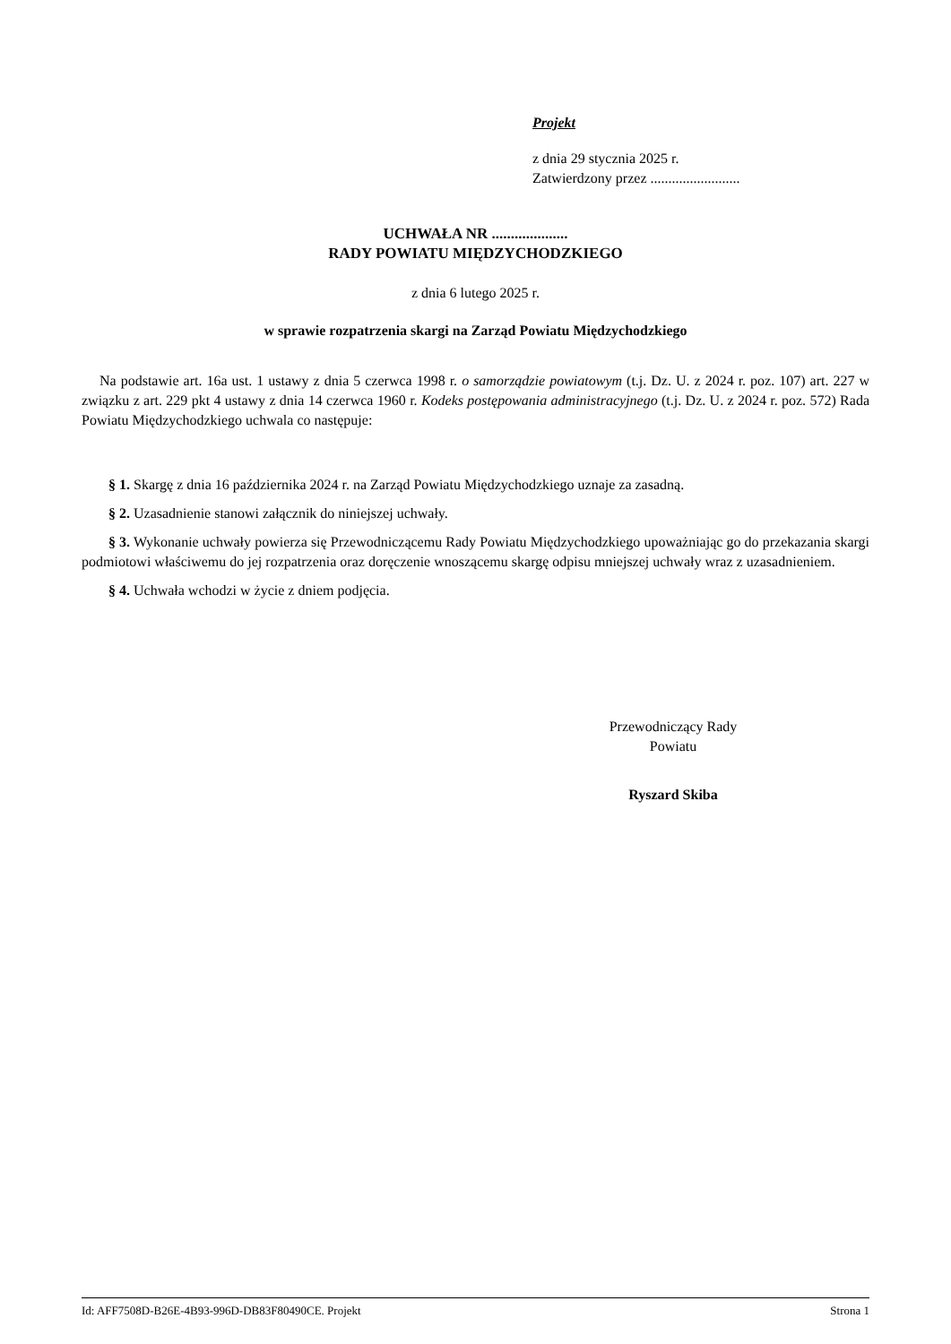Projekt
z dnia 29 stycznia 2025 r.
Zatwierdzony przez .........................
UCHWAŁA NR ....................
RADY POWIATU MIĘDZYCHODZKIEGO
z dnia 6 lutego 2025 r.
w sprawie rozpatrzenia skargi na Zarząd Powiatu Międzychodzkiego
Na podstawie art. 16a ust. 1 ustawy z dnia 5 czerwca 1998 r. o samorządzie powiatowym (t.j. Dz. U. z 2024 r. poz. 107) art. 227 w związku z art. 229 pkt 4 ustawy z dnia 14 czerwca 1960 r. Kodeks postępowania administracyjnego (t.j. Dz. U. z 2024 r. poz. 572) Rada Powiatu Międzychodzkiego uchwala co następuje:
§ 1. Skargę z dnia 16 października 2024 r. na Zarząd Powiatu Międzychodzkiego uznaje za zasadną.
§ 2. Uzasadnienie stanowi załącznik do niniejszej uchwały.
§ 3. Wykonanie uchwały powierza się Przewodniczącemu Rady Powiatu Międzychodzkiego upoważniając go do przekazania skargi podmiotowi właściwemu do jej rozpatrzenia oraz doręczenie wnoszącemu skargę odpisu mniejszej uchwały wraz z uzasadnieniem.
§ 4. Uchwała wchodzi w życie z dniem podjęcia.
Przewodniczący Rady
Powiatu
Ryszard Skiba
Id: AFF7508D-B26E-4B93-996D-DB83F80490CE. Projekt Strona 1